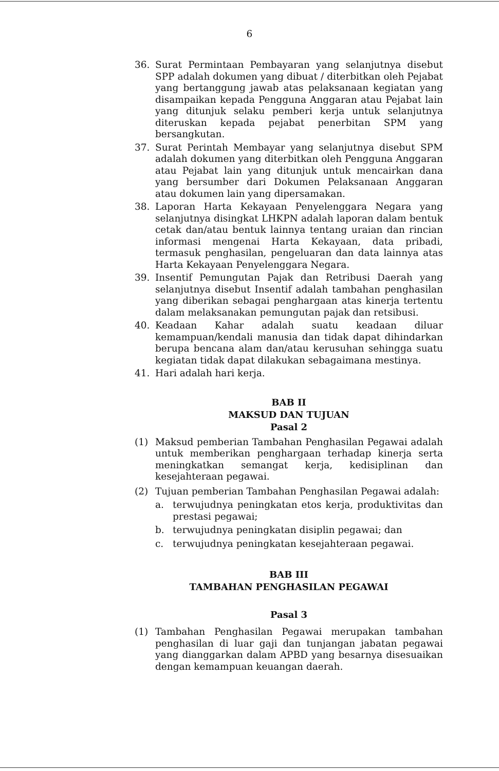6
36. Surat Permintaan Pembayaran yang selanjutnya disebut SPP adalah dokumen yang dibuat / diterbitkan oleh Pejabat yang bertanggung jawab atas pelaksanaan kegiatan yang disampaikan kepada Pengguna Anggaran atau Pejabat lain yang ditunjuk selaku pemberi kerja untuk selanjutnya diteruskan kepada pejabat penerbitan SPM yang bersangkutan.
37. Surat Perintah Membayar yang selanjutnya disebut SPM adalah dokumen yang diterbitkan oleh Pengguna Anggaran atau Pejabat lain yang ditunjuk untuk mencairkan dana yang bersumber dari Dokumen Pelaksanaan Anggaran atau dokumen lain yang dipersamakan.
38. Laporan Harta Kekayaan Penyelenggara Negara yang selanjutnya disingkat LHKPN adalah laporan dalam bentuk cetak dan/atau bentuk lainnya tentang uraian dan rincian informasi mengenai Harta Kekayaan, data pribadi, termasuk penghasilan, pengeluaran dan data lainnya atas Harta Kekayaan Penyelenggara Negara.
39. Insentif Pemungutan Pajak dan Retribusi Daerah yang selanjutnya disebut Insentif adalah tambahan penghasilan yang diberikan sebagai penghargaan atas kinerja tertentu dalam melaksanakan pemungutan pajak dan retsibusi.
40. Keadaan Kahar adalah suatu keadaan diluar kemampuan/kendali manusia dan tidak dapat dihindarkan berupa bencana alam dan/atau kerusuhan sehingga suatu kegiatan tidak dapat dilakukan sebagaimana mestinya.
41. Hari adalah hari kerja.
BAB II
MAKSUD DAN TUJUAN
Pasal 2
(1) Maksud pemberian Tambahan Penghasilan Pegawai adalah untuk memberikan penghargaan terhadap kinerja serta meningkatkan semangat kerja, kedisiplinan dan kesejahteraan pegawai.
(2) Tujuan pemberian Tambahan Penghasilan Pegawai adalah:
a. terwujudnya peningkatan etos kerja, produktivitas dan prestasi pegawai;
b. terwujudnya peningkatan disiplin pegawai; dan
c. terwujudnya peningkatan kesejahteraan pegawai.
BAB III
TAMBAHAN PENGHASILAN PEGAWAI
Pasal 3
(1) Tambahan Penghasilan Pegawai merupakan tambahan penghasilan di luar gaji dan tunjangan jabatan pegawai yang dianggarkan dalam APBD yang besarnya disesuaikan dengan kemampuan keuangan daerah.